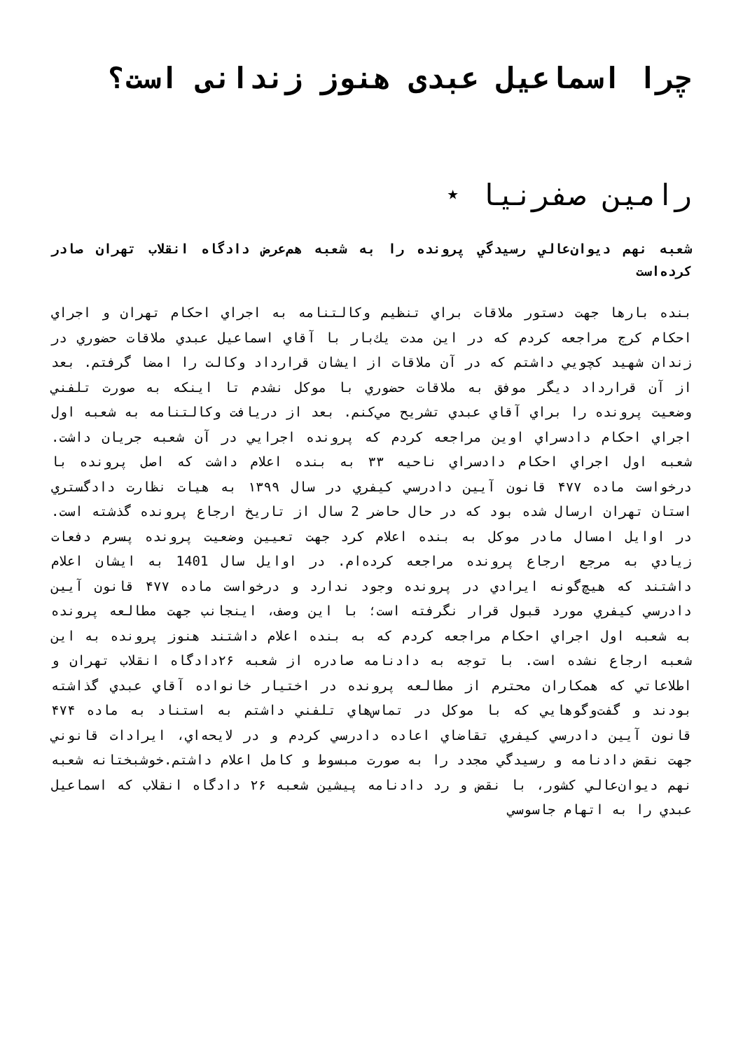چرا اسماعیل عبدی هنوز زندانی است؟
رامین صفرنیا ⋆
شعبه نهم ديوان‌عالي رسيدگي پرونده را به شعبه هم‌عرض دادگاه انقلاب تهران صادر کرده‌است
بنده بارها جهت دستور ملاقات براي تنظيم وكالتنامه به اجراي احكام تهران و اجراي احكام كرج مراجعه كردم كه در اين مدت يك‌بار با آقاي اسماعيل عبدي ملاقات حضوري در زندان شهيد كچويي داشتم كه در آن ملاقات از ايشان قرارداد وكالت را امضا گرفتم. بعد از آن قرارداد ديگر موفق به ملاقات حضوري با موكل نشدم تا اينكه به صورت تلفني وضعيت پرونده را براي آقاي عبدي تشريح مي‌كنم. بعد از دريافت وكالتنامه به شعبه اول اجراي احكام دادسراي اوين مراجعه كردم كه پرونده اجرايي در آن شعبه جريان داشت. شعبه اول اجراي احكام دادسراي ناحيه ٣٣ به بنده اعلام داشت كه اصل پرونده با درخواست ماده ۴۷۷ قانون آيين دادرسي كيفري در سال ۱۳۹۹ به هيات نظارت دادگستري استان تهران ارسال شده بود كه در حال حاضر 2 سال از تاريخ ارجاع پرونده گذشته است. در اوايل امسال مادر موكل به بنده اعلام كرد جهت تعيين وضعيت پرونده پسرم دفعات زيادي به مرجع ارجاع پرونده مراجعه كرده‌ام. در اوايل سال 1401 به ايشان اعلام داشتند كه هيچ‌گونه ايرادي در پرونده وجود ندارد و درخواست ماده ۴۷۷ قانون آيين دادرسي كيفري مورد قبول قرار نگرفته است؛ با اين وصف، اينجانب جهت مطالعه پرونده به شعبه اول اجراي احكام مراجعه كردم كه به بنده اعلام داشتند هنوز پرونده به اين شعبه ارجاع نشده است. با توجه به دادنامه صادره از شعبه ۲۶دادگاه انقلاب تهران و اطلاعاتي كه همكاران محترم از مطالعه پرونده در اختيار خانواده آقاي عبدي گذاشته بودند و گفت‌وگوهايي كه با موكل در تماس‌هاي تلفني داشتم به استناد به ماده ۴۷۴ قانون آيين دادرسي كيفري تقاضاي اعاده دادرسي كردم و در لايحه‌اي، ايرادات قانوني جهت نقض دادنامه و رسيدگي مجدد را به صورت مبسوط و كامل اعلام داشتم.خوشبختانه شعبه نهم ديوان‌عالي كشور، با نقض و رد دادنامه پيشين شعبه ۲۶ دادگاه انقلاب كه اسماعيل عبدي را به اتهام جاسوسي